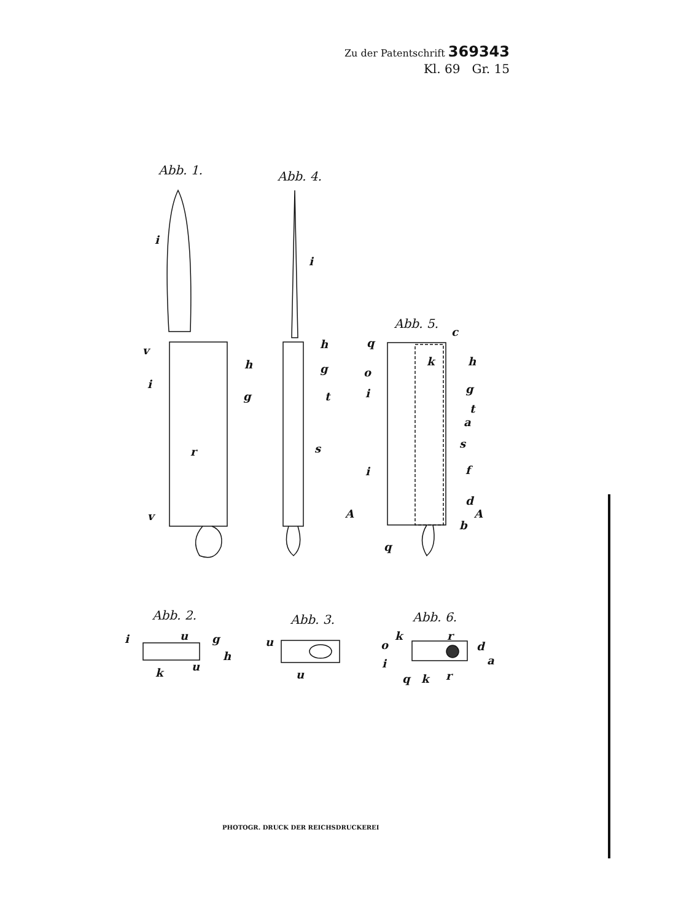Zu der Patentschrift 369343
Kl. 69 Gr. 15
Abb. 1. Abb. 4.
Abb. 5.
Abb. 2. Abb. 3. Abb. 6.
i
v
i
h
g
r
v
i
h
g
t
s
q
c
k h
o
i g
t
a
s
i f
d
A A
b
q
i u g
h
k u
u
u
k r
o d
i a
q k r
PHOTOGR. DRUCK DER REICHSDRUCKEREI